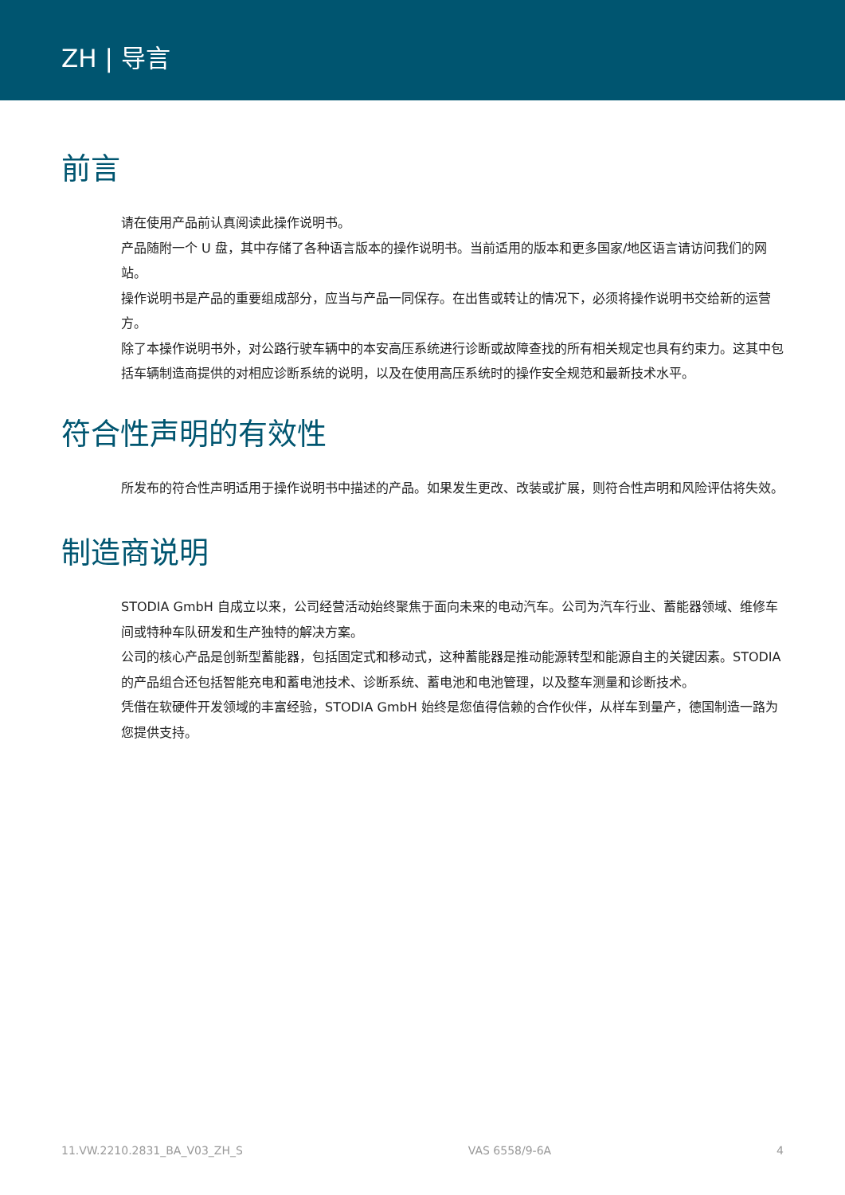ZH | 导言
前言
请在使用产品前认真阅读此操作说明书。
产品随附一个 U 盘，其中存储了各种语言版本的操作说明书。当前适用的版本和更多国家/地区语言请访问我们的网站。
操作说明书是产品的重要组成部分，应当与产品一同保存。在出售或转让的情况下，必须将操作说明书交给新的运营方。
除了本操作说明书外，对公路行驶车辆中的本安高压系统进行诊断或故障查找的所有相关规定也具有约束力。这其中包括车辆制造商提供的对相应诊断系统的说明，以及在使用高压系统时的操作安全规范和最新技术水平。
符合性声明的有效性
所发布的符合性声明适用于操作说明书中描述的产品。如果发生更改、改装或扩展，则符合性声明和风险评估将失效。
制造商说明
STODIA GmbH 自成立以来，公司经营活动始终聚焦于面向未来的电动汽车。公司为汽车行业、蓄能器领域、维修车间或特种车队研发和生产独特的解决方案。
公司的核心产品是创新型蓄能器，包括固定式和移动式，这种蓄能器是推动能源转型和能源自主的关键因素。STODIA 的产品组合还包括智能充电和蓄电池技术、诊断系统、蓄电池和电池管理，以及整车测量和诊断技术。
凭借在软硬件开发领域的丰富经验，STODIA GmbH 始终是您值得信赖的合作伙伴，从样车到量产，德国制造一路为您提供支持。
11.VW.2210.2831_BA_V03_ZH_S VAS 6558/9-6A 4